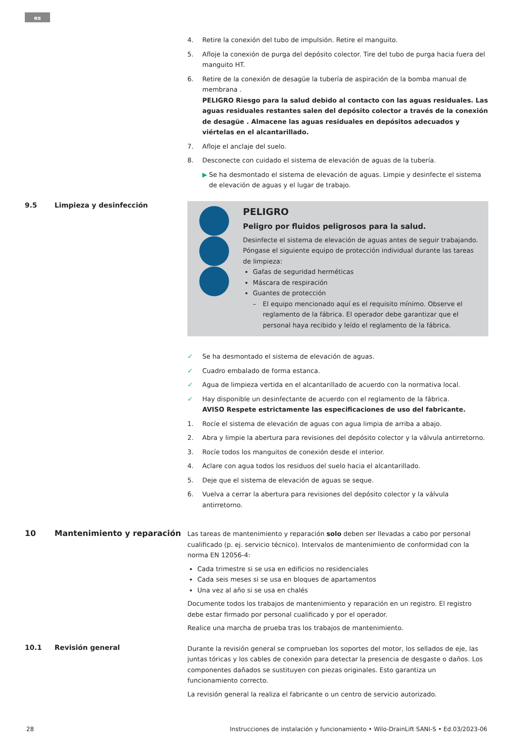es
4. Retire la conexión del tubo de impulsión. Retire el manguito.
5. Afloje la conexión de purga del depósito colector. Tire del tubo de purga hacia fuera del manguito HT.
6. Retire de la conexión de desagüe la tubería de aspiración de la bomba manual de membrana .
PELIGRO Riesgo para la salud debido al contacto con las aguas residuales. Las aguas residuales restantes salen del depósito colector a través de la conexión de desagüe . Almacene las aguas residuales en depósitos adecuados y viértelas en el alcantarillado.
7. Afloje el anclaje del suelo.
8. Desconecte con cuidado el sistema de elevación de aguas de la tubería.
▶ Se ha desmontado el sistema de elevación de aguas. Limpie y desinfecte el sistema de elevación de aguas y el lugar de trabajo.
9.5 Limpieza y desinfección
PELIGRO
Peligro por fluidos peligrosos para la salud.
Desinfecte el sistema de elevación de aguas antes de seguir trabajando. Póngase el siguiente equipo de protección individual durante las tareas de limpieza:
Gafas de seguridad herméticas
Máscara de respiración
Guantes de protección
– El equipo mencionado aquí es el requisito mínimo. Observe el reglamento de la fábrica. El operador debe garantizar que el personal haya recibido y leído el reglamento de la fábrica.
✓ Se ha desmontado el sistema de elevación de aguas.
✓ Cuadro embalado de forma estanca.
✓ Agua de limpieza vertida en el alcantarillado de acuerdo con la normativa local.
✓ Hay disponible un desinfectante de acuerdo con el reglamento de la fábrica.
AVISO Respete estrictamente las especificaciones de uso del fabricante.
1. Rocíe el sistema de elevación de aguas con agua limpia de arriba a abajo.
2. Abra y limpie la abertura para revisiones del depósito colector y la válvula antirretorno.
3. Rocíe todos los manguitos de conexión desde el interior.
4. Aclare con agua todos los residuos del suelo hacia el alcantarillado.
5. Deje que el sistema de elevación de aguas se seque.
6. Vuelva a cerrar la abertura para revisiones del depósito colector y la válvula antirretorno.
10 Mantenimiento y reparación
Las tareas de mantenimiento y reparación solo deben ser llevadas a cabo por personal cualificado (p. ej. servicio técnico). Intervalos de mantenimiento de conformidad con la norma EN 12056-4:
Cada trimestre si se usa en edificios no residenciales
Cada seis meses si se usa en bloques de apartamentos
Una vez al año si se usa en chalés
Documente todos los trabajos de mantenimiento y reparación en un registro. El registro debe estar firmado por personal cualificado y por el operador.
Realice una marcha de prueba tras los trabajos de mantenimiento.
10.1 Revisión general
Durante la revisión general se comprueban los soportes del motor, los sellados de eje, las juntas tóricas y los cables de conexión para detectar la presencia de desgaste o daños. Los componentes dañados se sustituyen con piezas originales. Esto garantiza un funcionamiento correcto.
La revisión general la realiza el fabricante o un centro de servicio autorizado.
28 Instrucciones de instalación y funcionamiento • Wilo-DrainLift SANI-S • Ed.03/2023-06